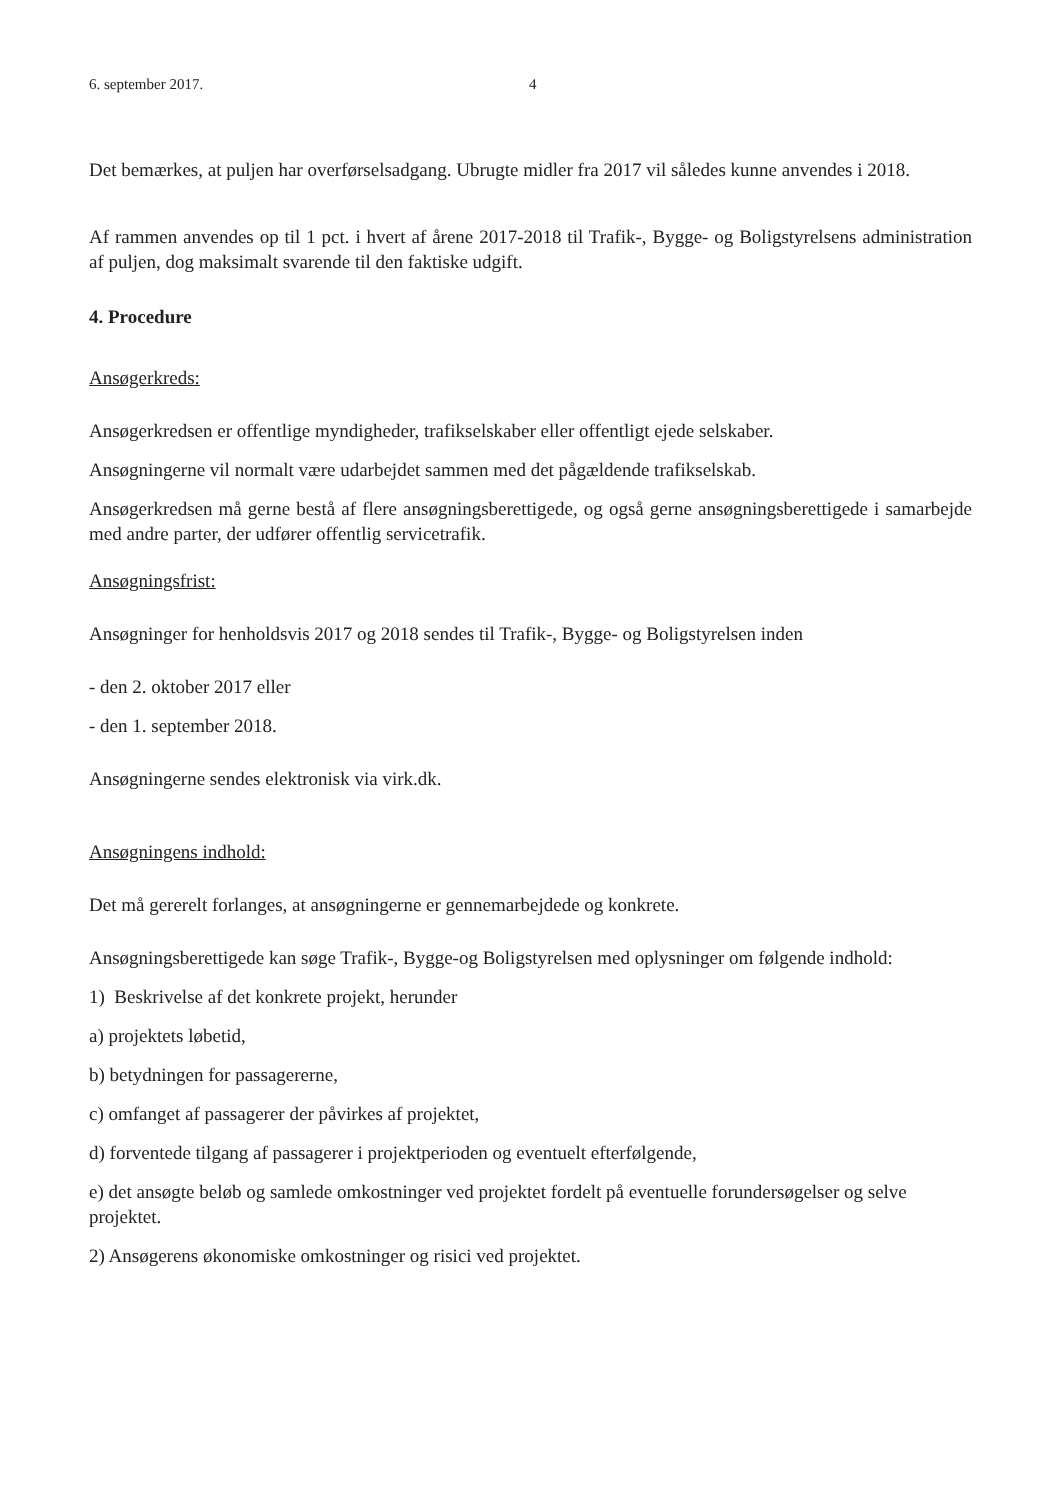6. september 2017. 4
Det bemærkes, at puljen har overførselsadgang. Ubrugte midler fra 2017 vil således kunne anvendes i 2018.
Af rammen anvendes op til 1 pct. i hvert af årene 2017-2018 til Trafik-, Bygge- og Boligstyrelsens administration af puljen, dog maksimalt svarende til den faktiske udgift.
4. Procedure
Ansøgerkreds:
Ansøgerkredsen er offentlige myndigheder, trafikselskaber eller offentligt ejede selskaber.
Ansøgningerne vil normalt være udarbejdet sammen med det pågældende trafikselskab.
Ansøgerkredsen må gerne bestå af flere ansøgningsberettigede, og også gerne ansøgningsberettigede i samarbejde med andre parter, der udfører offentlig servicetrafik.
Ansøgningsfrist:
Ansøgninger for henholdsvis 2017 og 2018 sendes til Trafik-, Bygge- og Boligstyrelsen inden
- den 2. oktober 2017 eller
- den 1. september 2018.
Ansøgningerne sendes elektronisk via virk.dk.
Ansøgningens indhold:
Det må gererelt forlanges, at ansøgningerne er gennemarbejdede og konkrete.
Ansøgningsberettigede kan søge Trafik-, Bygge-og Boligstyrelsen med oplysninger om følgende indhold:
1) Beskrivelse af det konkrete projekt, herunder
a) projektets løbetid,
b) betydningen for passagererne,
c) omfanget af passagerer der påvirkes af projektet,
d) forventede tilgang af passagerer i projektperioden og eventuelt efterfølgende,
e) det ansøgte beløb og samlede omkostninger ved projektet fordelt på eventuelle forundersøgelser og selve projektet.
2) Ansøgerens økonomiske omkostninger og risici ved projektet.